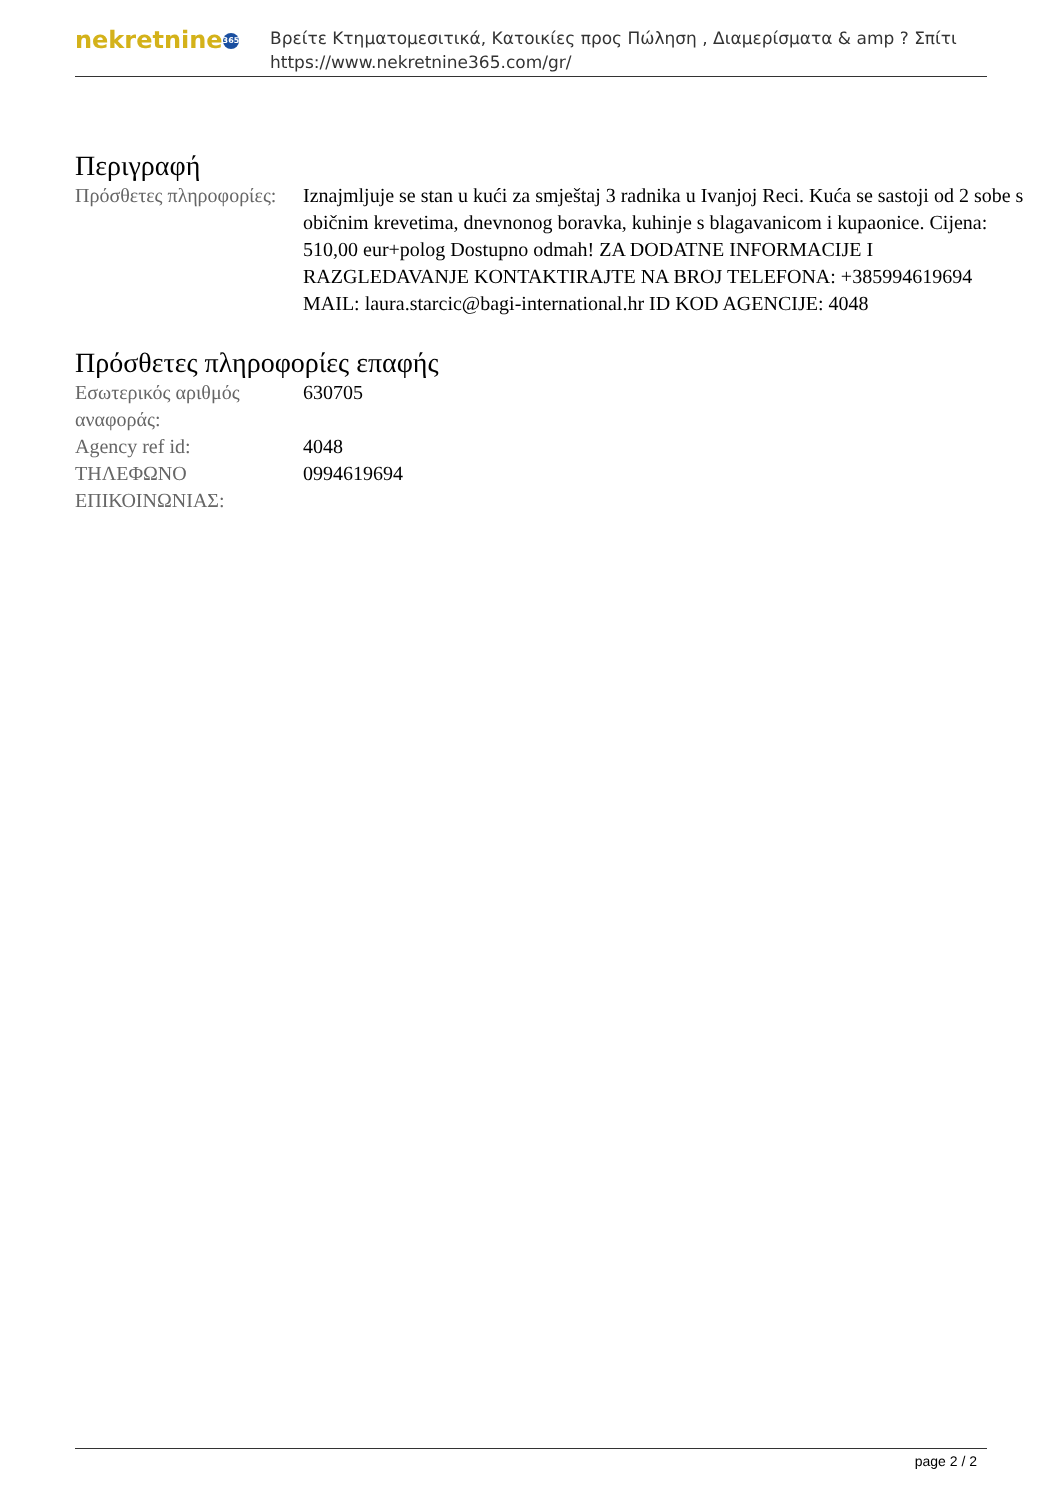nekretnine 365
Βρείτε Κτηματομεσιτικά, Κατοικίες προς Πώληση , Διαμερίσματα & amp ? Σπίτι
https://www.nekretnine365.com/gr/
Περιγραφή
| Πρόσθετες πληροφορίες: | Iznajmljuje se stan u kući za smještaj 3 radnika u Ivanjoj Reci. Kuća se sastoji od 2 sobe s običnim krevetima, dnevnonog boravka, kuhinje s blagavanicom i kupaonice. Cijena: 510,00 eur+polog Dostupno odmah! ZA DODATNE INFORMACIJE I RAZGLEDAVANJE KONTAKTIRAJTE NA BROJ TELEFONA: +385994619694 MAIL: laura.starcic@bagi-international.hr ID KOD AGENCIJE: 4048 |
Πρόσθετες πληροφορίες επαφής
| Εσωτερικός αριθμός αναφοράς: | 630705 |
| Agency ref id: | 4048 |
| ΤΗΛΕΦΩΝΟ ΕΠΙΚΟΙΝΩΝΙΑΣ: | 0994619694 |
page 2 / 2